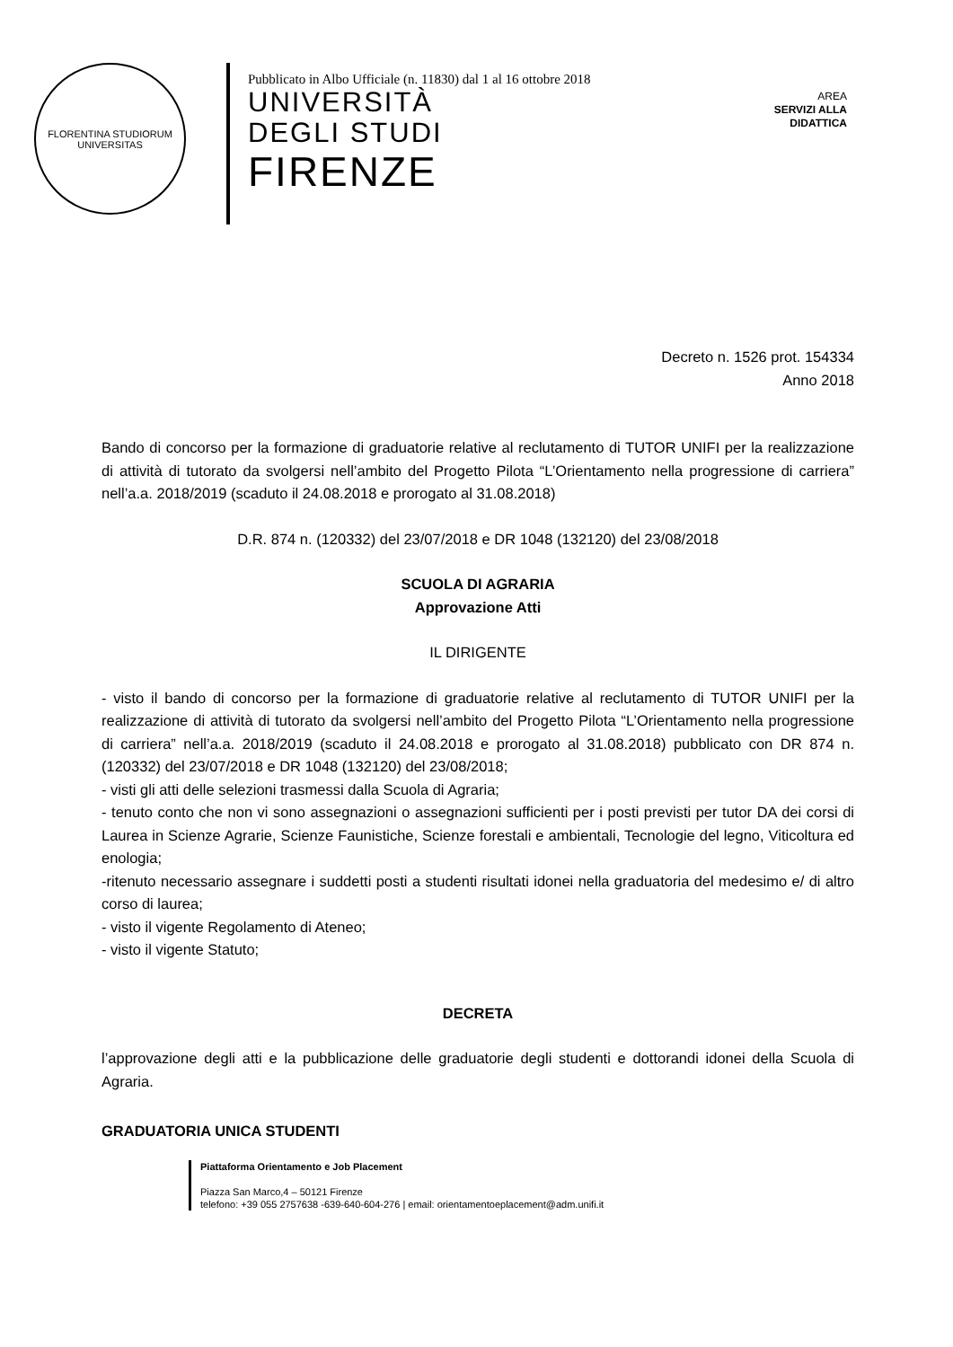FLORENTINA STUDIORUM UNIVERSITAS
Pubblicato in Albo Ufficiale (n. 11830) dal 1 al 16 ottobre 2018
UNIVERSITÀ
DEGLI STUDI
FIRENZE
AREA
SERVIZI ALLA
DIDATTICA
Decreto n. 1526 prot. 154334
Anno 2018
Bando di concorso per la formazione di graduatorie relative al reclutamento di TUTOR UNIFI per la realizzazione di attività di tutorato da svolgersi nell’ambito del Progetto Pilota “L’Orientamento nella progressione di carriera” nell’a.a. 2018/2019 (scaduto il 24.08.2018 e prorogato al 31.08.2018)
D.R. 874 n. (120332) del 23/07/2018 e DR 1048 (132120) del 23/08/2018
SCUOLA DI AGRARIA
Approvazione Atti
IL DIRIGENTE
- visto il bando di concorso per la formazione di graduatorie relative al reclutamento di TUTOR UNIFI per la realizzazione di attività di tutorato da svolgersi nell’ambito del Progetto Pilota “L’Orientamento nella progressione di carriera” nell’a.a. 2018/2019 (scaduto il 24.08.2018 e prorogato al 31.08.2018) pubblicato con DR 874 n. (120332) del 23/07/2018 e DR 1048 (132120) del 23/08/2018;
- visti gli atti delle selezioni trasmessi dalla Scuola di Agraria;
- tenuto conto che non vi sono assegnazioni o assegnazioni sufficienti per i posti previsti per tutor DA dei corsi di Laurea in Scienze Agrarie, Scienze Faunistiche, Scienze forestali e ambientali, Tecnologie del legno, Viticoltura ed enologia;
-ritenuto necessario assegnare i suddetti posti a studenti risultati idonei nella graduatoria del medesimo e/ di altro corso di laurea;
- visto il vigente Regolamento di Ateneo;
- visto il vigente Statuto;
DECRETA
l’approvazione degli atti e la pubblicazione delle graduatorie degli studenti e dottorandi idonei della Scuola di Agraria.
GRADUATORIA UNICA STUDENTI
Piattaforma Orientamento e Job Placement
Piazza San Marco,4 – 50121 Firenze
telefono: +39 055 2757638 -639-640-604-276 | email: orientamentoeplacement@adm.unifi.it